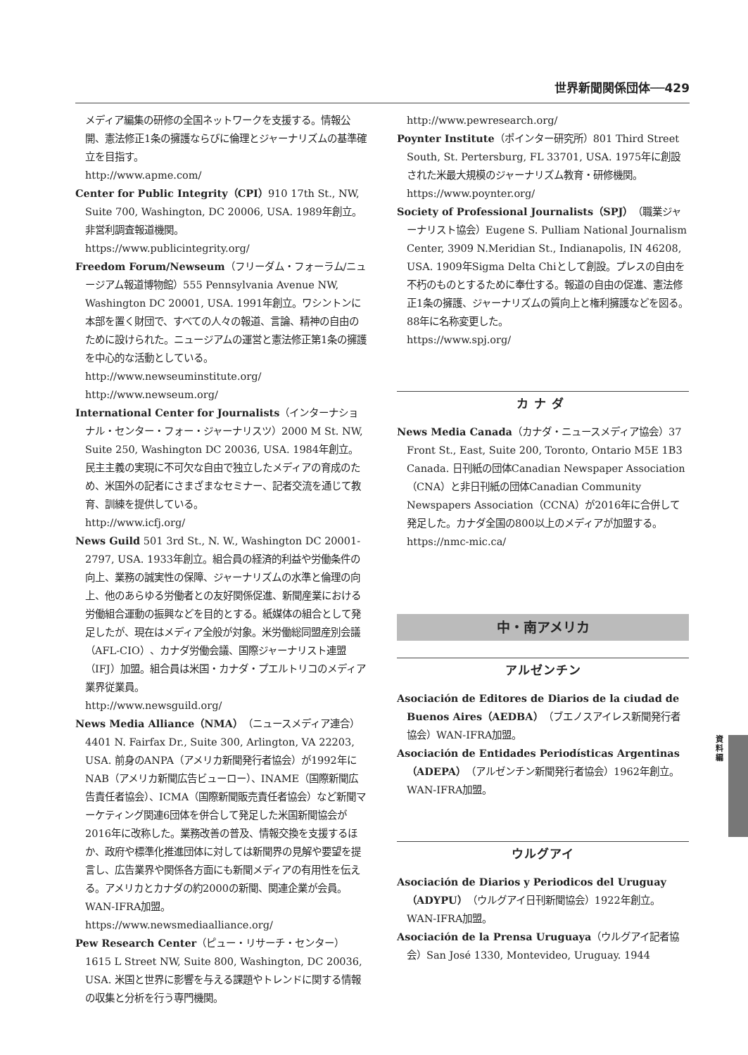世界新聞関係団体──429
メディア編集の研修の全国ネットワークを支援する。情報公開、憲法修正1条の擁護ならびに倫理とジャーナリズムの基準確立を目指す。
http://www.apme.com/
Center for Public Integrity（CPI）910 17th St., NW, Suite 700, Washington, DC 20006, USA. 1989年創立。非営利調査報道機関。
https://www.publicintegrity.org/
Freedom Forum/Newseum（フリーダム・フォーラム/ニュージアム報道博物館）555 Pennsylvania Avenue NW, Washington DC 20001, USA. 1991年創立。ワシントンに本部を置く財団で、すべての人々の報道、言論、精神の自由のために設けられた。ニュージアムの運営と憲法修正第1条の擁護を中心的な活動としている。
http://www.newseuminstitute.org/
http://www.newseum.org/
International Center for Journalists（インターナショナル・センター・フォー・ジャーナリスツ）2000 M St. NW, Suite 250, Washington DC 20036, USA. 1984年創立。民主主義の実現に不可欠な自由で独立したメディアの育成のため、米国外の記者にさまざまなセミナー、記者交流を通じて教育、訓練を提供している。
http://www.icfj.org/
News Guild 501 3rd St., N. W., Washington DC 20001-2797, USA. 1933年創立。組合員の経済的利益や労働条件の向上、業務の誠実性の保障、ジャーナリズムの水準と倫理の向上、他のあらゆる労働者との友好関係促進、新聞産業における労働組合運動の振興などを目的とする。紙媒体の組合として発足したが、現在はメディア全般が対象。米労働総同盟産別会議（AFL-CIO）、カナダ労働会議、国際ジャーナリスト連盟（IFJ）加盟。組合員は米国・カナダ・プエルトリコのメディア業界従業員。
http://www.newsguild.org/
News Media Alliance（NMA）（ニュースメディア連合）4401 N. Fairfax Dr., Suite 300, Arlington, VA 22203, USA. 前身のANPA（アメリカ新聞発行者協会）が1992年にNAB（アメリカ新聞広告ビューロー）、INAME（国際新聞広告責任者協会）、ICMA（国際新聞販売責任者協会）など新聞マーケティング関連6団体を併合して発足した米国新聞協会が2016年に改称した。業務改善の普及、情報交換を支援するほか、政府や標準化推進団体に対しては新聞界の見解や要望を提言し、広告業界や関係各方面にも新聞メディアの有用性を伝える。アメリカとカナダの約2000の新聞、関連企業が会員。WAN-IFRA加盟。
https://www.newsmediaalliance.org/
Pew Research Center（ピュー・リサーチ・センター）1615 L Street NW, Suite 800, Washington, DC 20036, USA. 米国と世界に影響を与える課題やトレンドに関する情報の収集と分析を行う専門機関。
http://www.pewresearch.org/
Poynter Institute（ポインター研究所）801 Third Street South, St. Pertersburg, FL 33701, USA. 1975年に創設された米最大規模のジャーナリズム教育・研修機関。
https://www.poynter.org/
Society of Professional Journalists（SPJ）（職業ジャーナリスト協会）Eugene S. Pulliam National Journalism Center, 3909 N.Meridian St., Indianapolis, IN 46208, USA. 1909年Sigma Delta Chiとして創設。プレスの自由を不朽のものとするために奉仕する。報道の自由の促進、憲法修正1条の擁護、ジャーナリズムの質向上と権利擁護などを図る。88年に名称変更した。
https://www.spj.org/
カナダ
News Media Canada（カナダ・ニュースメディア協会）37 Front St., East, Suite 200, Toronto, Ontario M5E 1B3 Canada. 日刊紙の団体Canadian Newspaper Association（CNA）と非日刊紙の団体Canadian Community Newspapers Association（CCNA）が2016年に合併して発足した。カナダ全国の800以上のメディアが加盟する。
https://nmc-mic.ca/
中・南アメリカ
アルゼンチン
Asociación de Editores de Diarios de la ciudad de Buenos Aires（AEDBA）（ブエノスアイレス新聞発行者協会）WAN-IFRA加盟。
Asociación de Entidades Periodísticas Argentinas（ADEPA）（アルゼンチン新聞発行者協会）1962年創立。WAN-IFRA加盟。
ウルグアイ
Asociación de Diarios y Periodicos del Uruguay（ADYPU）（ウルグアイ日刊新聞協会）1922年創立。WAN-IFRA加盟。
Asociación de la Prensa Uruguaya（ウルグアイ記者協会）San José 1330, Montevideo, Uruguay. 1944
資料編